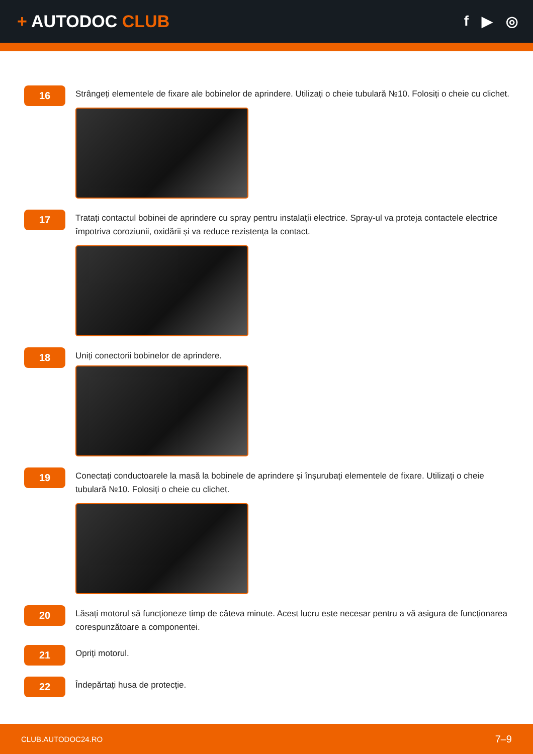+ AUTODOC CLUB
f ▶ ◎
16
Strângeți elementele de fixare ale bobinelor de aprindere. Utilizați o cheie tubulară №10. Folosiți o cheie cu clichet.
17
Tratați contactul bobinei de aprindere cu spray pentru instalațíi electrice. Spray-ul va proteja contactele electrice împotriva coroziunii, oxidării și va reduce rezistența la contact.
18
Uniți conectorii bobinelor de aprindere.
19
Conectați conductoarele la masă la bobinele de aprindere și înșurubați elementele de fixare. Utilizați o cheie tubulară №10. Folosiți o cheie cu clichet.
20
Lăsați motorul să funcționeze timp de câteva minute. Acest lucru este necesar pentru a vă asigura de funcționarea corespunzătoare a componentei.
21
Opriți motorul.
22
Îndepărtați husa de protecție.
CLUB.AUTODOC24.RO 7–9